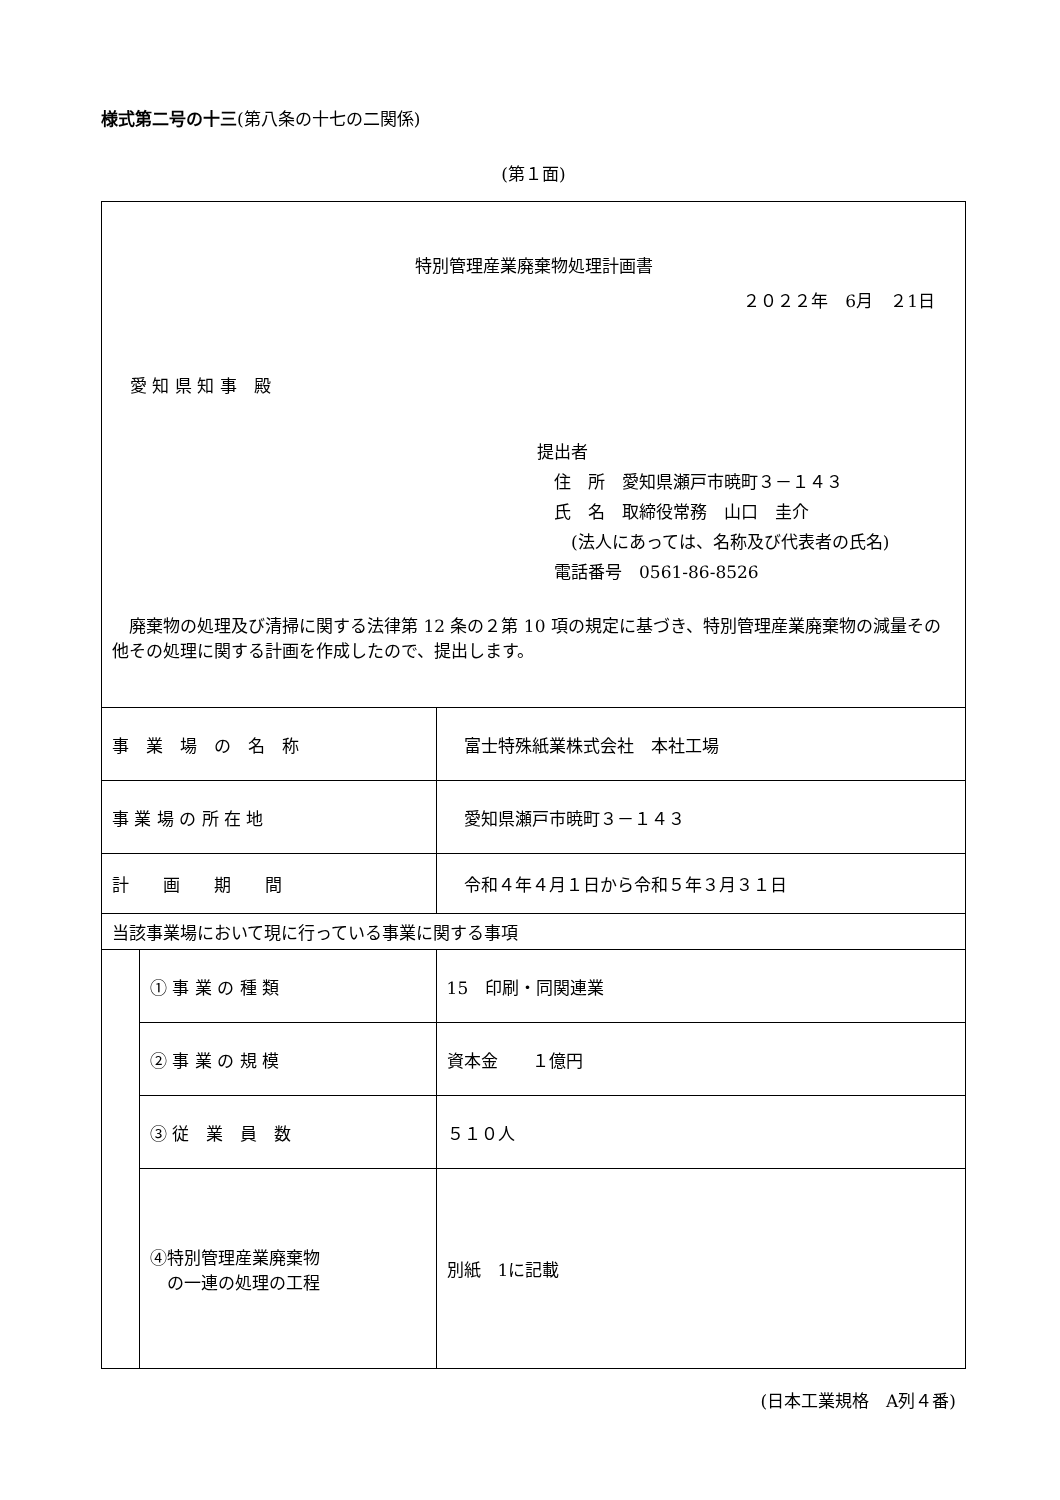様式第二号の十三(第八条の十七の二関係)
(第１面)
| 特別管理産業廃棄物処理計画書 ２０２２年 6月 ２1日 愛 知 県 知 事 殿 提出者 住 所 愛知県瀬戸市暁町３－１４３ 氏 名 取締役常務 山口 圭介 (法人にあっては、名称及び代表者の氏名) 電話番号 0561-86-8526 廃棄物の処理及び清掃に関する法律第 12 条の２第 10 項の規定に基づき、特別管理産業廃棄物の減量その他その処理に関する計画を作成したので、提出します。 | | |
| 事 業 場 の 名 称 | | 富士特殊紙業株式会社 本社工場 |
| 事 業 場 の 所 在 地 | | 愛知県瀬戸市暁町３－１４３ |
| 計 画 期 間 | | 令和４年４月１日から令和５年３月３１日 |
| 当該事業場において現に行っている事業に関する事項 | | |
| | ① 事 業 の 種 類 | 15 印刷・同関連業 |
| | ② 事 業 の 規 模 | 資本金 １億円 |
| | ③ 従 業 員 数 | ５１０人 |
| | ④特別管理産業廃棄物 の一連の処理の工程 | 別紙 1に記載 |
(日本工業規格　A列４番)